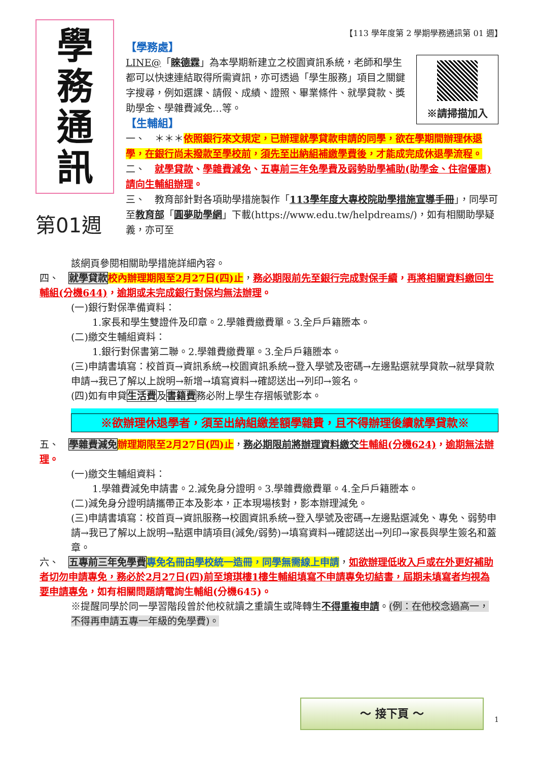【113 學年度第 2 學期學務通訊第 01 週】
學
務
通
訊
第01週
【學務處】
※請掃描加入
LINE@「睞德霖」為本學期新建立之校園資訊系統，老師和學生都可以快速連結取得所需資訊，亦可透過「學生服務」項目之關鍵字搜尋，例如選課、請假、成績、證照、畢業條件、就學貸款、獎助學金、學雜費減免…等。
【生輔組】
一、　＊＊＊依照銀行來文規定，已辦理就學貸款申請的同學，欲在學期間辦理休退學，在銀行尚未撥款至學校前，須先至出納組補繳學費後，才能成完成休退學流程。
二、　就學貸款、學雜費減免、五專前三年免學費及弱勢助學補助(助學金、住宿優惠)請向生輔組辦理。
三、　教育部針對各項助學措施製作「113學年度大專校院助學措施宣導手冊」，同學可至教育部「圓夢助學網」下載(https://www.edu.tw/helpdreams/)，如有相關助學疑義，亦可至
該網頁參閱相關助學措施詳細內容。
四、　就學貸款 校內辦理期限至2月27日(四)止，務必期限前先至銀行完成對保手續，再將相關資料繳回生輔組(分機644)，逾期或未完成銀行對保均無法辦理。
(一)銀行對保準備資料：
1.家長和學生雙證件及印章。2.學雜費繳費單。3.全戶戶籍謄本。
(二)繳交生輔組資料：
1.銀行對保書第二聯。2.學雜費繳費單。3.全戶戶籍謄本。
(三)申請書填寫：校首頁→資訊系統→校園資訊系統→登入學號及密碼→左邊點選就學貸款→就學貸款申請→我已了解以上說明→新增→填寫資料→確認送出→列印→簽名。
(四)如有申貸生活費及書籍費務必附上學生存摺帳號影本。
※欲辦理休退學者，須至出納組繳差額學雜費，且不得辦理後續就學貸款※
五、　學雜費減免 辦理期限至2月27日(四)止，務必期限前將辦理資料繳交 生輔組(分機624)，逾期無法辦理。
(一)繳交生輔組資料：
1.學雜費減免申請書。2.減免身分證明。3.學雜費繳費單。4.全戶戶籍謄本。
(二)減免身分證明請攜帶正本及影本，正本現場核對，影本辦理減免。
(三)申請書填寫：校首頁→資訊服務→校園資訊系統→登入學號及密碼→左邊點選減免、專免、弱勢申請→我已了解以上說明→點選申請項目(減免/弱勢)→填寫資料→確認送出→列印→家長與學生簽名和蓋章。
六、　五專前三年免學費 專免名冊由學校統一造冊，同學無需線上申請，如欲辦理低收入戶或在外更好補助者切勿申請專免，務必於2月27日(四)前至堉琪樓1樓生輔組填寫不申請專免切結書，屆期未填寫者均視為要申請專免，如有相關問題請電詢生輔組(分機645)。
※提醒同學於同一學習階段曾於他校就讀之重讀生或降轉生不得重複申請。(例：在他校念過高一，不得再申請五專一年級的免學費)。
～ 接下頁 ～
1